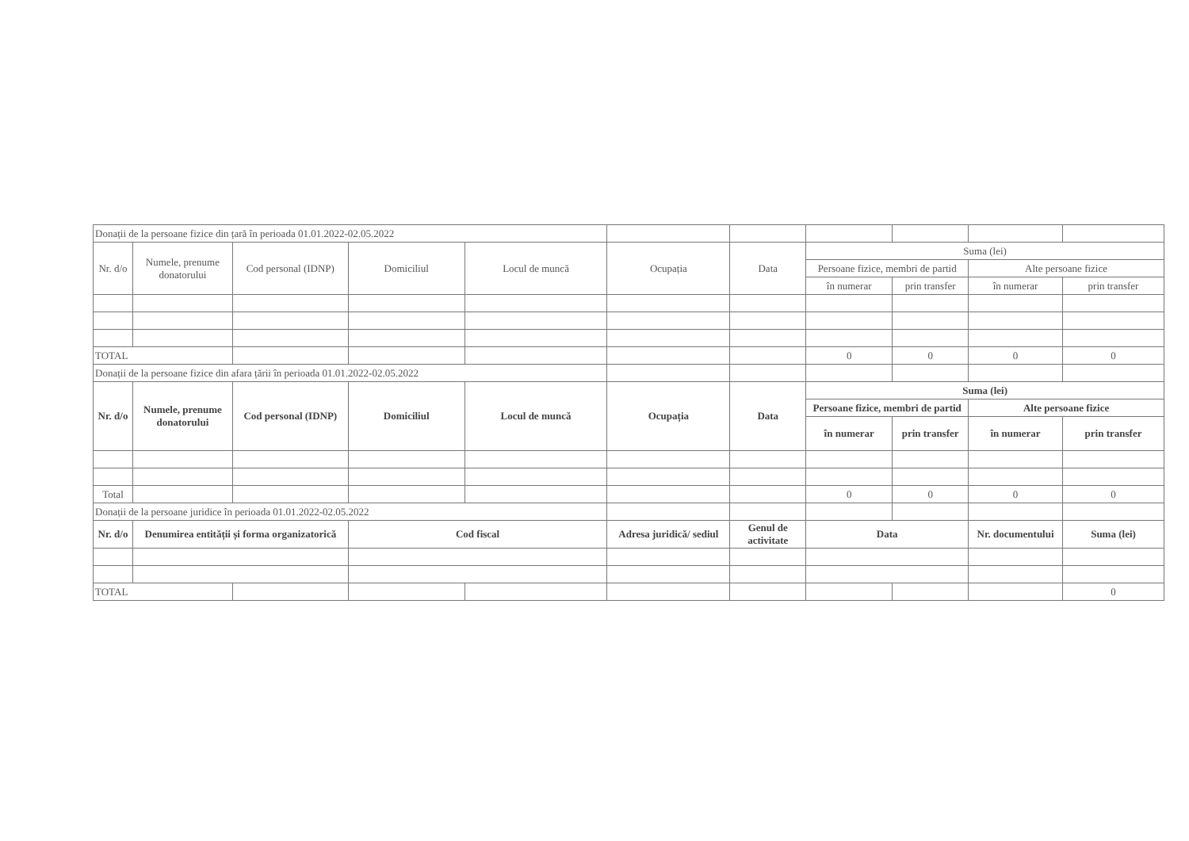| Donații de la persoane fizice din țară în perioada 01.01.2022-02.05.2022 | | | | | | | | | | |
| Nr. d/o | Numele, prenume donatorului | Cod personal (IDNP) | Domiciliul | Locul de muncă | Ocupația | Data | Suma (lei) | | | |
| | | | | | | | Persoane fizice, membri de partid | | Alte persoane fizice | |
| | | | | | | | în numerar | prin transfer | în numerar | prin transfer |
| TOTAL | | | | | | | 0 | 0 | 0 | 0 |
| Donații de la persoane fizice din afara țării în perioada 01.01.2022-02.05.2022 | | | | | | | | | | |
| Nr. d/o | Numele, prenume donatorului | Cod personal (IDNP) | Domiciliul | Locul de muncă | Ocupația | Data | Suma (lei) | | | |
| | | | | | | | Persoane fizice, membri de partid | | Alte persoane fizice | |
| | | | | | | | în numerar | prin transfer | în numerar | prin transfer |
| Total | | | | | | | 0 | 0 | 0 | 0 |
| Donații de la persoane juridice în perioada 01.01.2022-02.05.2022 | | | | | | | | | | |
| Nr. d/o | Denumirea entității și forma organizatorică | | Cod fiscal | | Adresa juridică/ sediul | Genul de activitate | Data | | Nr. documentului | Suma (lei) |
| TOTAL | | | | | | | | | | 0 |